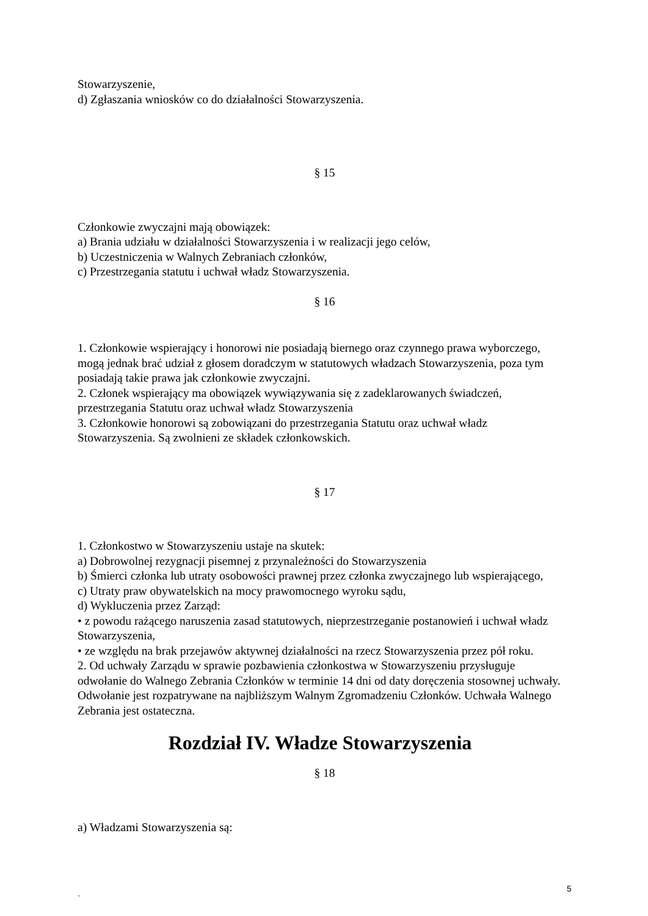Stowarzyszenie,
d) Zgłaszania wniosków co do działalności Stowarzyszenia.
§ 15
Członkowie zwyczajni mają obowiązek:
a) Brania udziału w działalności Stowarzyszenia i w realizacji jego celów,
b) Uczestniczenia w Walnych Zebraniach członków,
c) Przestrzegania statutu i uchwał władz Stowarzyszenia.
§ 16
1. Członkowie wspierający i honorowi nie posiadają biernego oraz czynnego prawa wyborczego, mogą jednak brać udział z głosem doradczym w statutowych władzach Stowarzyszenia, poza tym posiadają takie prawa jak członkowie zwyczajni.
2. Członek wspierający ma obowiązek wywiązywania się z zadeklarowanych świadczeń, przestrzegania Statutu oraz uchwał władz Stowarzyszenia
3. Członkowie honorowi są zobowiązani do przestrzegania Statutu oraz uchwał władz Stowarzyszenia. Są zwolnieni ze składek członkowskich.
§ 17
1. Członkostwo w Stowarzyszeniu ustaje na skutek:
a) Dobrowolnej rezygnacji pisemnej z przynależności do Stowarzyszenia
b) Śmierci członka lub utraty osobowości prawnej przez członka zwyczajnego lub wspierającego,
c) Utraty praw obywatelskich na mocy prawomocnego wyroku sądu,
d) Wykluczenia przez Zarząd:
• z powodu rażącego naruszenia zasad statutowych, nieprzestrzeganie postanowień i uchwał władz Stowarzyszenia,
• ze względu na brak przejawów aktywnej działalności na rzecz Stowarzyszenia przez pół roku.
2. Od uchwały Zarządu w sprawie pozbawienia członkostwa w Stowarzyszeniu przysługuje odwołanie do Walnego Zebrania Członków w terminie 14 dni od daty doręczenia stosownej uchwały. Odwołanie jest rozpatrywane na najbliższym Walnym Zgromadzeniu Członków. Uchwała Walnego Zebrania jest ostateczna.
Rozdział IV. Władze Stowarzyszenia
§ 18
a) Władzami Stowarzyszenia są:
5
`